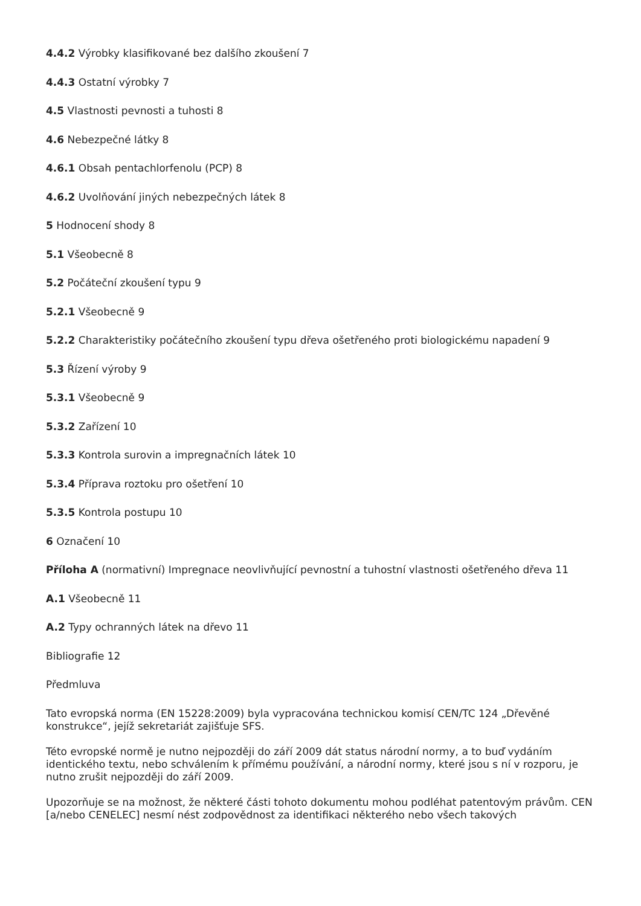4.4.2 Výrobky klasifikované bez dalšího zkoušení 7
4.4.3 Ostatní výrobky 7
4.5 Vlastnosti pevnosti a tuhosti 8
4.6 Nebezpečné látky 8
4.6.1 Obsah pentachlorfenolu (PCP) 8
4.6.2 Uvolňování jiných nebezpečných látek 8
5 Hodnocení shody 8
5.1 Všeobecně 8
5.2 Počáteční zkoušení typu 9
5.2.1 Všeobecně 9
5.2.2 Charakteristiky počátečního zkoušení typu dřeva ošetřeného proti biologickému napadení 9
5.3 Řízení výroby 9
5.3.1 Všeobecně 9
5.3.2 Zařízení 10
5.3.3 Kontrola surovin a impregnačních látek 10
5.3.4 Příprava roztoku pro ošetření 10
5.3.5 Kontrola postupu 10
6 Označení 10
Příloha A (normativní) Impregnace neovlivňující pevnostní a tuhostní vlastnosti ošetřeného dřeva 11
A.1 Všeobecně 11
A.2 Typy ochranných látek na dřevo 11
Bibliografie 12
Předmluva
Tato evropská norma (EN 15228:2009) byla vypracována technickou komisí CEN/TC 124 „Dřevěné konstrukce“, jejíž sekretariát zajišťuje SFS.
Této evropské normě je nutno nejpozději do září 2009 dát status národní normy, a to buď vydáním identického textu, nebo schválením k přímému používání, a národní normy, které jsou s ní v rozporu, je nutno zrušit nejpozději do září 2009.
Upozorňuje se na možnost, že některé části tohoto dokumentu mohou podléhat patentovým právům. CEN [a/nebo CENELEC] nesmí nést zodpovědnost za identifikaci některého nebo všech takových